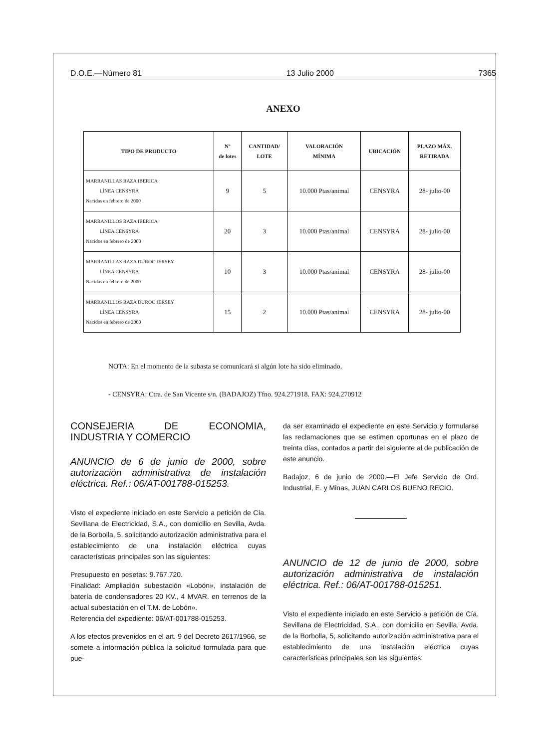D.O.E.—Número 81 13 Julio 2000 7365
ANEXO
| TIPO DE PRODUCTO | Nº de lotes | CANTIDAD/ LOTE | VALORACIÓN MÍNIMA | UBICACIÓN | PLAZO MÁX. RETIRADA |
| --- | --- | --- | --- | --- | --- |
| MARRANILLAS RAZA IBERICA LÍNEA CENSYRA Nacidas en febrero de 2000 | 9 | 5 | 10.000 Ptas/animal | CENSYRA | 28- julio-00 |
| MARRANILLOS RAZA IBERICA LÍNEA CENSYRA Nacidos en febrero de 2000 | 20 | 3 | 10.000 Ptas/animal | CENSYRA | 28- julio-00 |
| MARRANILLAS RAZA DUROC JERSEY LÍNEA CENSYRA Nacidas en febrero de 2000 | 10 | 3 | 10.000 Ptas/animal | CENSYRA | 28- julio-00 |
| MARRANILLOS RAZA DUROC JERSEY LÍNEA CENSYRA Nacidos en febrero de 2000 | 15 | 2 | 10.000 Ptas/animal | CENSYRA | 28- julio-00 |
NOTA: En el momento de la subasta se comunicará si algún lote ha sido eliminado.
- CENSYRA: Ctra. de San Vicente s/n. (BADAJOZ) Tfno. 924.271918. FAX: 924.270912
CONSEJERIA DE ECONOMIA, INDUSTRIA Y COMERCIO
ANUNCIO de 6 de junio de 2000, sobre autorización administrativa de instalación eléctrica. Ref.: 06/AT-001788-015253.
Visto el expediente iniciado en este Servicio a petición de Cía. Sevillana de Electricidad, S.A., con domicilio en Sevilla, Avda. de la Borbolla, 5, solicitando autorización administrativa para el establecimiento de una instalación eléctrica cuyas características principales son las siguientes:
Presupuesto en pesetas: 9.767.720.
Finalidad: Ampliación subestación «Lobón», instalación de batería de condensadores 20 KV., 4 MVAR. en terrenos de la actual subestación en el T.M. de Lobón».
Referencia del expediente: 06/AT-001788-015253.
A los efectos prevenidos en el art. 9 del Decreto 2617/1966, se somete a información pública la solicitud formulada para que pue-
da ser examinado el expediente en este Servicio y formularse las reclamaciones que se estimen oportunas en el plazo de treinta días, contados a partir del siguiente al de publicación de este anuncio.
Badajoz, 6 de junio de 2000.—El Jefe Servicio de Ord. Industrial, E. y Minas, JUAN CARLOS BUENO RECIO.
ANUNCIO de 12 de junio de 2000, sobre autorización administrativa de instalación eléctrica. Ref.: 06/AT-001788-015251.
Visto el expediente iniciado en este Servicio a petición de Cía. Sevillana de Electricidad, S.A., con domicilio en Sevilla, Avda. de la Borbolla, 5, solicitando autorización administrativa para el establecimiento de una instalación eléctrica cuyas características principales son las siguientes: